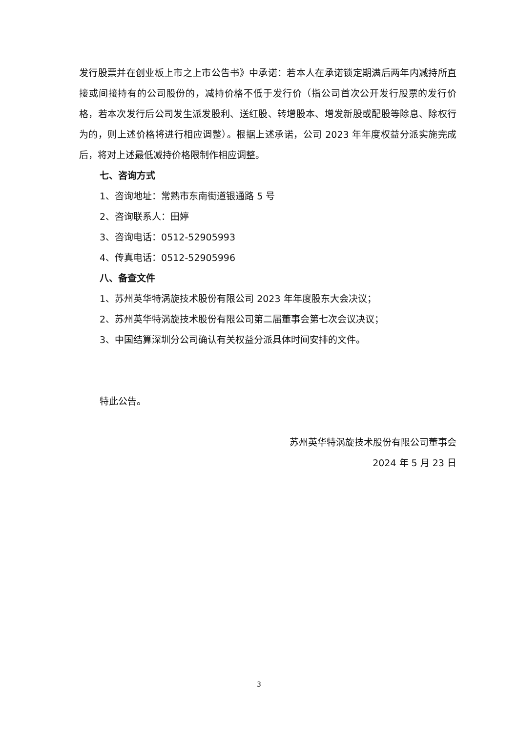发行股票并在创业板上市之上市公告书》中承诺：若本人在承诺锁定期满后两年内减持所直接或间接持有的公司股份的，减持价格不低于发行价（指公司首次公开发行股票的发行价格，若本次发行后公司发生派发股利、送红股、转增股本、增发新股或配股等除息、除权行为的，则上述价格将进行相应调整）。根据上述承诺，公司 2023 年年度权益分派实施完成后，将对上述最低减持价格限制作相应调整。
七、咨询方式
1、咨询地址：常熟市东南街道银通路 5 号
2、咨询联系人：田婷
3、咨询电话：0512-52905993
4、传真电话：0512-52905996
八、备查文件
1、苏州英华特涡旋技术股份有限公司 2023 年年度股东大会决议；
2、苏州英华特涡旋技术股份有限公司第二届董事会第七次会议决议；
3、中国结算深圳分公司确认有关权益分派具体时间安排的文件。
特此公告。
苏州英华特涡旋技术股份有限公司董事会
2024 年 5 月 23 日
3